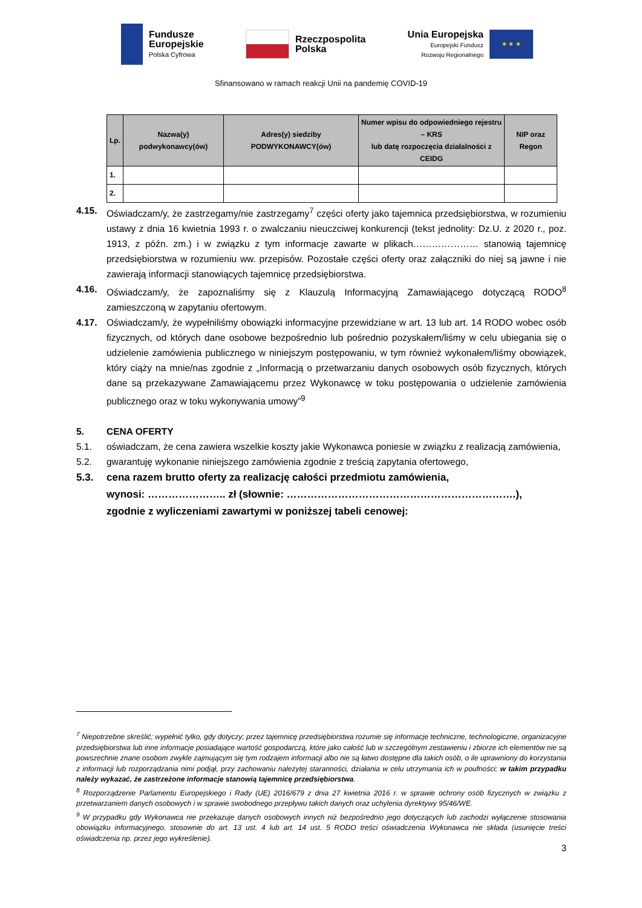Fundusze
Europejskie
Polska Cyfrowa
Rzeczpospolita
Polska
Unia Europejska
Europejski Fundusz
Rozwoju Regionalnego
★ ★ ★
Sfinansowano w ramach reakcji Unii na pandemię COVID-19
| Lp. | Nazwa(y) podwykonawcy(ów) | Adres(y) siedziby PODWYKONAWCY(ów) | Numer wpisu do odpowiedniego rejestru – KRS lub datę rozpoczęcia działalności z CEIDG | NIP oraz Regon |
| --- | --- | --- | --- | --- |
| 1. | | | | |
| 2. | | | | |
4.15. Oświadczam/y, że zastrzegamy/nie zastrzegamy<sup>7</sup> części oferty jako tajemnica przedsiębiorstwa, w rozumieniu ustawy z dnia 16 kwietnia 1993 r. o zwalczaniu nieuczciwej konkurencji (tekst jednolity: Dz.U. z 2020 r., poz. 1913, z późn. zm.) i w związku z tym informacje zawarte w plikach………………… stanowią tajemnicę przedsiębiorstwa w rozumieniu ww. przepisów. Pozostałe części oferty oraz załączniki do niej są jawne i nie zawierają informacji stanowiących tajemnicę przedsiębiorstwa.
4.16. Oświadczam/y, że zapoznaliśmy się z Klauzulą Informacyjną Zamawiającego dotyczącą RODO<sup>8</sup> zamieszczoną w zapytaniu ofertowym.
4.17. Oświadczam/y, że wypełniliśmy obowiązki informacyjne przewidziane w art. 13 lub art. 14 RODO wobec osób fizycznych, od których dane osobowe bezpośrednio lub pośrednio pozyskałem/liśmy w celu ubiegania się o udzielenie zamówienia publicznego w niniejszym postępowaniu, w tym również wykonałem/liśmy obowiązek, który ciąży na mnie/nas zgodnie z „Informacją o przetwarzaniu danych osobowych osób fizycznych, których dane są przekazywane Zamawiającemu przez Wykonawcę w toku postępowania o udzielenie zamówienia publicznego oraz w toku wykonywania umowy”<sup>9</sup>
5. CENA OFERTY
5.1. oświadczam, że cena zawiera wszelkie koszty jakie Wykonawca poniesie w związku z realizacją zamówienia,
5.2. gwarantuję wykonanie niniejszego zamówienia zgodnie z treścią zapytania ofertowego,
5.3. cena razem brutto oferty za realizację całości przedmiotu zamówienia,
wynosi: ………………….. zł (słownie: ………………………………………………………….),
zgodnie z wyliczeniami zawartymi w poniższej tabeli cenowej:
<sup>7</sup> Niepotrzebne skreślić; wypełnić tylko, gdy dotyczy; przez tajemnicę przedsiębiorstwa rozumie się informacje techniczne, technologiczne, organizacyjne przedsiębiorstwa lub inne informacje posiadające wartość gospodarczą, które jako całość lub w szczególnym zestawieniu i zbiorze ich elementów nie są powszechnie znane osobom zwykle zajmującym się tym rodzajem informacji albo nie są łatwo dostępne dla takich osób, o ile uprawniony do korzystania z informacji lub rozporządzania nimi podjął, przy zachowaniu należytej staranności, działania w celu utrzymania ich w poufności; w takim przypadku należy wykazać, że zastrzeżone informacje stanowią tajemnicę przedsiębiorstwa.
<sup>8</sup> Rozporządzenie Parlamentu Europejskiego i Rady (UE) 2016/679 z dnia 27 kwietnia 2016 r. w sprawie ochrony osób fizycznych w związku z przetwarzaniem danych osobowych i w sprawie swobodnego przepływu takich danych oraz uchylenia dyrektywy 95/46/WE.
<sup>9</sup> W przypadku gdy Wykonawca nie przekazuje danych osobowych innych niż bezpośrednio jego dotyczących lub zachodzi wyłączenie stosowania obowiązku informacyjnego, stosownie do art. 13 ust. 4 lub art. 14 ust. 5 RODO treści oświadczenia Wykonawca nie składa (usunięcie treści oświadczenia np. przez jego wykreślenie).
3